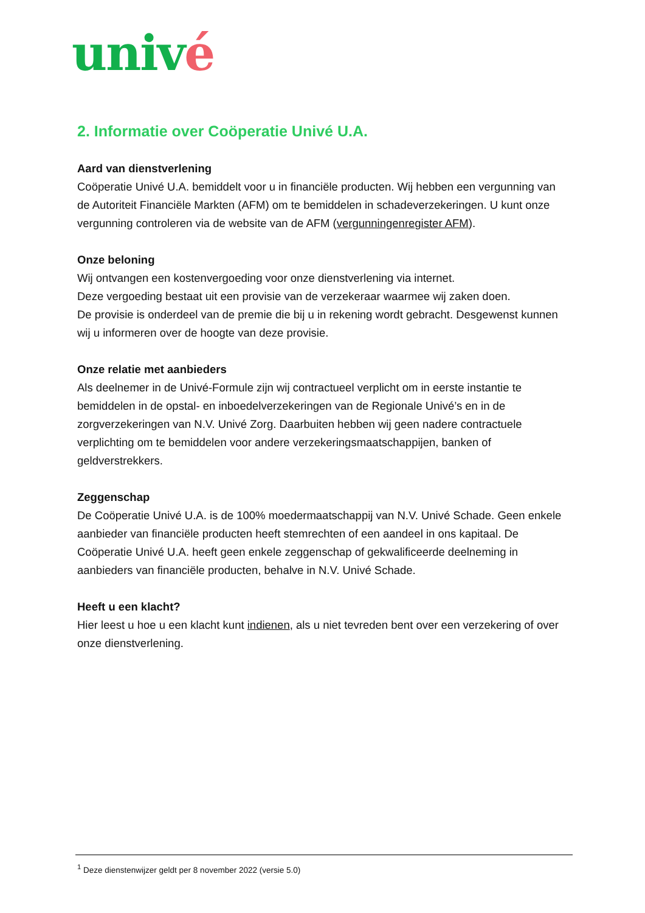univé
2. Informatie over Coöperatie Univé U.A.
Aard van dienstverlening
Coöperatie Univé U.A. bemiddelt voor u in financiële producten. Wij hebben een vergunning van de Autoriteit Financiële Markten (AFM) om te bemiddelen in schadeverzekeringen. U kunt onze vergunning controleren via de website van de AFM (vergunningenregister AFM).
Onze beloning
Wij ontvangen een kostenvergoeding voor onze dienstverlening via internet.
Deze vergoeding bestaat uit een provisie van de verzekeraar waarmee wij zaken doen.
De provisie is onderdeel van de premie die bij u in rekening wordt gebracht. Desgewenst kunnen wij u informeren over de hoogte van deze provisie.
Onze relatie met aanbieders
Als deelnemer in de Univé-Formule zijn wij contractueel verplicht om in eerste instantie te bemiddelen in de opstal- en inboedelverzekeringen van de Regionale Univé’s en in de zorgverzekeringen van N.V. Univé Zorg. Daarbuiten hebben wij geen nadere contractuele verplichting om te bemiddelen voor andere verzekeringsmaatschappijen, banken of geldverstrekkers.
Zeggenschap
De Coöperatie Univé U.A. is de 100% moedermaatschappij van N.V. Univé Schade. Geen enkele aanbieder van financiële producten heeft stemrechten of een aandeel in ons kapitaal. De Coöperatie Univé U.A. heeft geen enkele zeggenschap of gekwalificeerde deelneming in aanbieders van financiële producten, behalve in N.V. Univé Schade.
Heeft u een klacht?
Hier leest u hoe u een klacht kunt indienen, als u niet tevreden bent over een verzekering of over onze dienstverlening.
<sup>1</sup> Deze dienstenwijzer geldt per 8 november 2022 (versie 5.0)